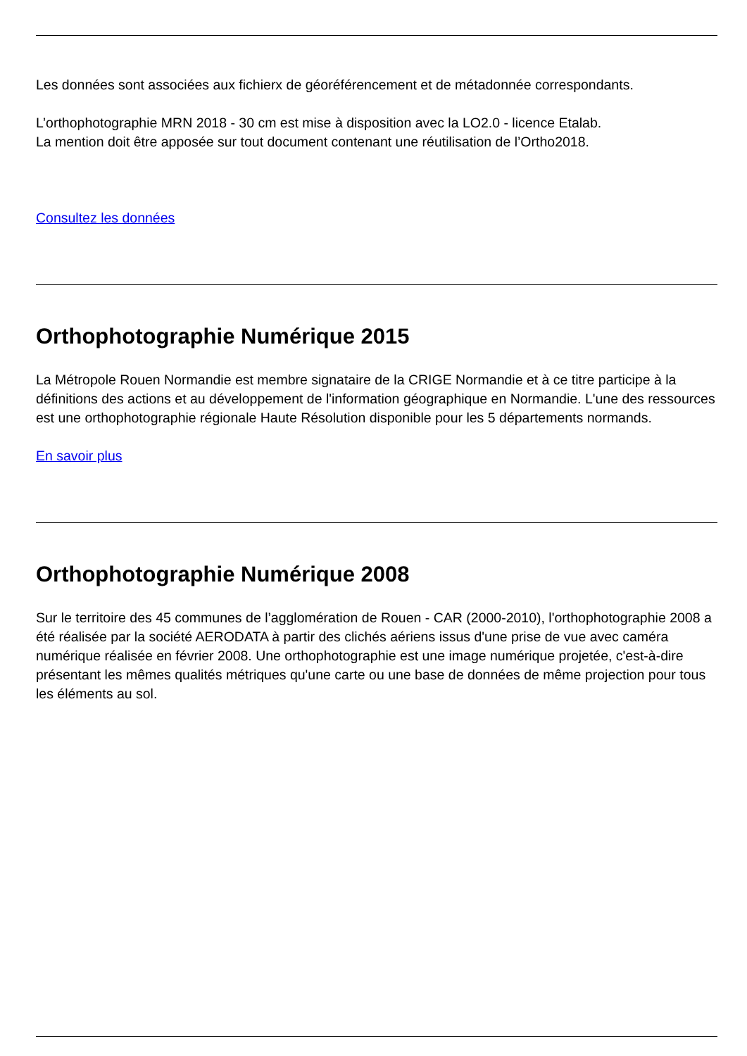Les données sont associées aux fichierx de géoréférencement et de métadonnée correspondants.
L’orthophotographie MRN 2018 - 30 cm est mise à disposition avec la LO2.0 - licence Etalab.
La mention doit être apposée sur tout document contenant une réutilisation de l’Ortho2018.
Consultez les données
Orthophotographie Numérique 2015
La Métropole Rouen Normandie est membre signataire de la CRIGE Normandie et à ce titre participe à la définitions des actions et au développement de l'information géographique en Normandie. L'une des ressources est une orthophotographie régionale Haute Résolution disponible pour les 5 départements normands.
En savoir plus
Orthophotographie Numérique 2008
Sur le territoire des 45 communes de l’agglomération de Rouen - CAR (2000-2010), l'orthophotographie 2008 a été réalisée par la société AERODATA à partir des clichés aériens issus d'une prise de vue avec caméra numérique réalisée en février 2008. Une orthophotographie est une image numérique projetée, c'est-à-dire présentant les mêmes qualités métriques qu'une carte ou une base de données de même projection pour tous les éléments au sol.